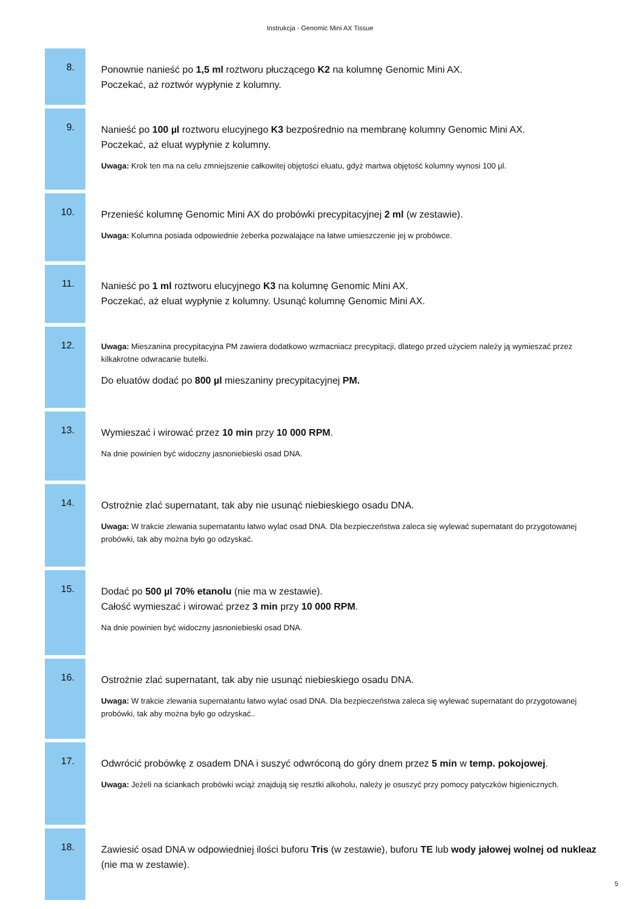Instrukcja - Genomic Mini AX Tissue
8.
Ponownie nanieść po 1,5 ml roztworu płuczącego K2 na kolumnę Genomic Mini AX.
Poczekać, aż roztwór wypłynie z kolumny.
9.
Nanieść po 100 µl roztworu elucyjnego K3 bezpośrednio na membranę kolumny Genomic Mini AX.
Poczekać, aż eluat wypłynie z kolumny.
Uwaga: Krok ten ma na celu zmniejszenie całkowitej objętości eluatu, gdyż martwa objętość kolumny wynosi 100 µl.
10.
Przenieść kolumnę Genomic Mini AX do probówki precypitacyjnej 2 ml (w zestawie).
Uwaga: Kolumna posiada odpowiednie żeberka pozwalające na łatwe umieszczenie jej w probówce.
11.
Nanieść po 1 ml roztworu elucyjnego K3 na kolumnę Genomic Mini AX.
Poczekać, aż eluat wypłynie z kolumny. Usunąć kolumnę Genomic Mini AX.
12.
Uwaga: Mieszanina precypitacyjna PM zawiera dodatkowo wzmacniacz precypitacji, dlatego przed użyciem należy ją wymieszać przez kilkakrotne odwracanie butelki.
Do eluatów dodać po 800 µl mieszaniny precypitacyjnej PM.
13.
Wymieszać i wirować przez 10 min przy 10 000 RPM.
Na dnie powinien być widoczny jasnoniebieski osad DNA.
14.
Ostrożnie zlać supernatant, tak aby nie usunąć niebieskiego osadu DNA.
Uwaga: W trakcie zlewania supernatantu łatwo wylać osad DNA. Dla bezpieczeństwa zaleca się wylewać supernatant do przygotowanej probówki, tak aby można było go odzyskać.
15.
Dodać po 500 µl 70% etanolu (nie ma w zestawie).
Całość wymieszać i wirować przez 3 min przy 10 000 RPM.
Na dnie powinien być widoczny jasnoniebieski osad DNA.
16.
Ostrożnie zlać supernatant, tak aby nie usunąć niebieskiego osadu DNA.
Uwaga: W trakcie zlewania supernatantu łatwo wylać osad DNA. Dla bezpieczeństwa zaleca się wylewać supernatant do przygotowanej probówki, tak aby można było go odzyskać..
17.
Odwrócić probówkę z osadem DNA i suszyć odwróconą do góry dnem przez 5 min w temp. pokojowej.
Uwaga: Jeżeli na ściankach probówki wciąż znajdują się resztki alkoholu, należy je osuszyć przy pomocy patyczków higienicznych.
18.
Zawiesić osad DNA w odpowiedniej ilości buforu Tris (w zestawie), buforu TE lub wody jałowej wolnej od nukleaz (nie ma w zestawie).
5